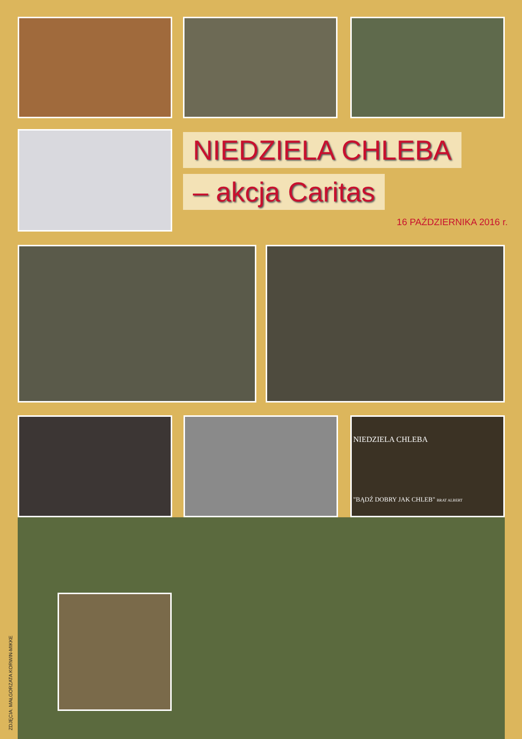NIEDZIELA CHLEBA
– akcja Caritas
16 PAŹDZIERNIKA 2016 r.
NIEDZIELA CHLEBA
"BĄDŹ DOBRY JAK CHLEB" BRAT ALBERT
ZDJĘCIA: MAŁGORZATA KORWIN-MIKKE